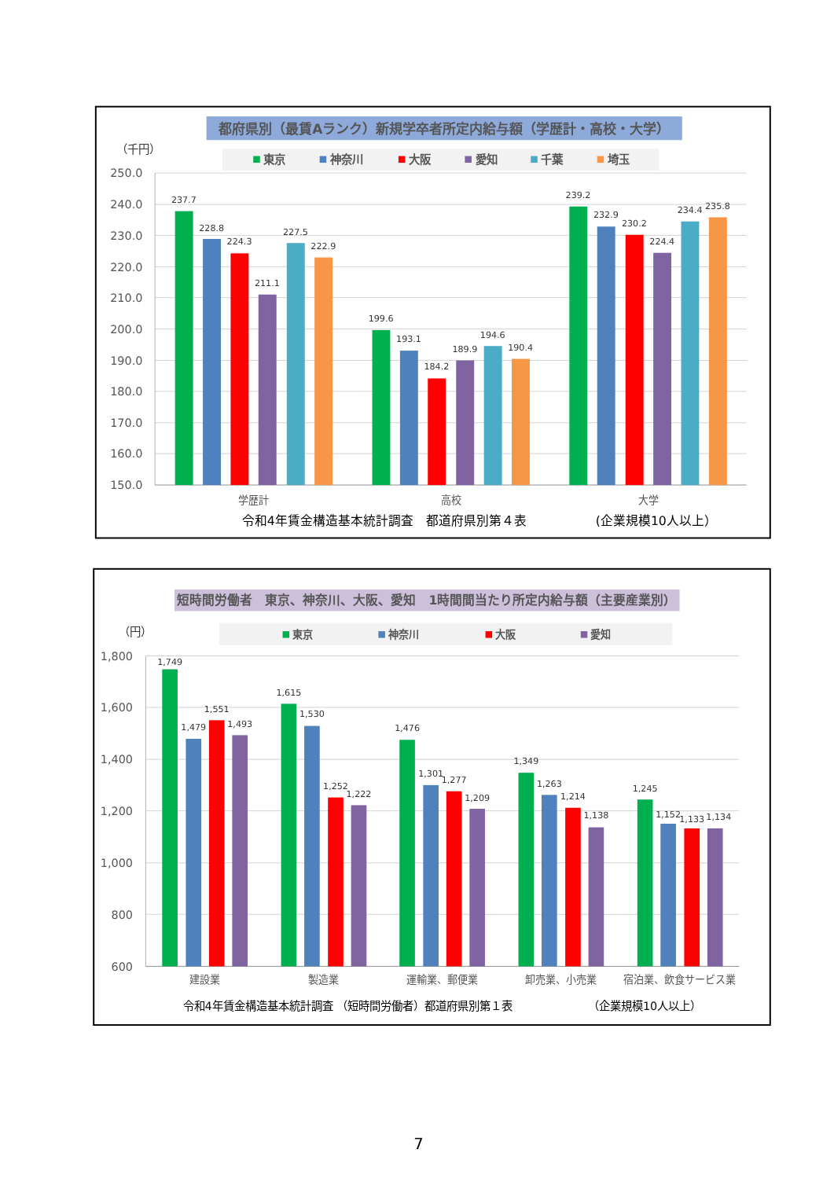都府県別（最賃Aランク）新規学卒者所定内給与額（学歴計・高校・大学）
（千円）
東京
神奈川
大阪
愛知
千葉
埼玉
250.0
240.0
230.0
220.0
210.0
200.0
190.0
180.0
170.0
160.0
150.0
237.7
228.8
224.3
211.1
227.5
222.9
199.6
193.1
184.2
189.9
194.6
190.4
239.2
232.9
230.2
224.4
234.4
235.8
学歴計
高校
大学
令和4年賃金構造基本統計調査　都道府県別第４表
(企業規模10人以上）
短時間労働者　東京、神奈川、大阪、愛知　1時間間当たり所定内給与額（主要産業別）
（円）
東京
神奈川
大阪
愛知
1,800
1,600
1,400
1,200
1,000
800
600
1,749
1,479
1,551
1,493
1,615
1,530
1,252
1,222
1,476
1,301
1,277
1,209
1,349
1,263
1,214
1,138
1,245
1,152
1,133
1,134
建設業
製造業
運輸業、郵便業
卸売業、小売業
宿泊業、飲食サービス業
令和4年賃金構造基本統計調査 （短時間労働者）都道府県別第１表
（企業規模10人以上）
7